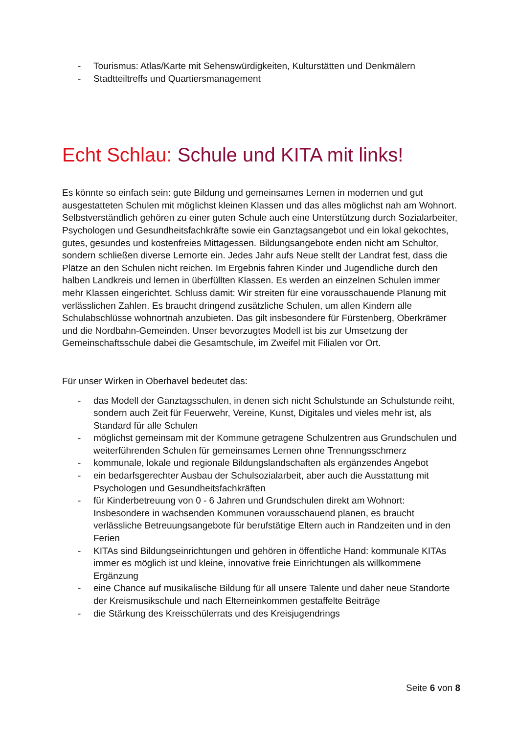- Tourismus: Atlas/Karte mit Sehenswürdigkeiten, Kulturstätten und Denkmälern
- Stadtteiltreffs und Quartiersmanagement
Echt Schlau: Schule und KITA mit links!
Es könnte so einfach sein: gute Bildung und gemeinsames Lernen in modernen und gut ausgestatteten Schulen mit möglichst kleinen Klassen und das alles möglichst nah am Wohnort. Selbstverständlich gehören zu einer guten Schule auch eine Unterstützung durch Sozialarbeiter, Psychologen und Gesundheitsfachkräfte sowie ein Ganztagsangebot und ein lokal gekochtes, gutes, gesundes und kostenfreies Mittagessen. Bildungsangebote enden nicht am Schultor, sondern schließen diverse Lernorte ein. Jedes Jahr aufs Neue stellt der Landrat fest, dass die Plätze an den Schulen nicht reichen. Im Ergebnis fahren Kinder und Jugendliche durch den halben Landkreis und lernen in überfüllten Klassen. Es werden an einzelnen Schulen immer mehr Klassen eingerichtet. Schluss damit: Wir streiten für eine vorausschauende Planung mit verlässlichen Zahlen. Es braucht dringend zusätzliche Schulen, um allen Kindern alle Schulabschlüsse wohnortnah anzubieten. Das gilt insbesondere für Fürstenberg, Oberkrämer und die Nordbahn-Gemeinden. Unser bevorzugtes Modell ist bis zur Umsetzung der Gemeinschaftsschule dabei die Gesamtschule, im Zweifel mit Filialen vor Ort.
Für unser Wirken in Oberhavel bedeutet das:
- das Modell der Ganztagsschulen, in denen sich nicht Schulstunde an Schulstunde reiht, sondern auch Zeit für Feuerwehr, Vereine, Kunst, Digitales und vieles mehr ist, als Standard für alle Schulen
- möglichst gemeinsam mit der Kommune getragene Schulzentren aus Grundschulen und weiterführenden Schulen für gemeinsames Lernen ohne Trennungsschmerz
- kommunale, lokale und regionale Bildungslandschaften als ergänzendes Angebot
- ein bedarfsgerechter Ausbau der Schulsozialarbeit, aber auch die Ausstattung mit Psychologen und Gesundheitsfachkräften
- für Kinderbetreuung von 0 - 6 Jahren und Grundschulen direkt am Wohnort: Insbesondere in wachsenden Kommunen vorausschauend planen, es braucht verlässliche Betreuungsangebote für berufstätige Eltern auch in Randzeiten und in den Ferien
- KITAs sind Bildungseinrichtungen und gehören in öffentliche Hand: kommunale KITAs immer es möglich ist und kleine, innovative freie Einrichtungen als willkommene Ergänzung
- eine Chance auf musikalische Bildung für all unsere Talente und daher neue Standorte der Kreismusikschule und nach Elterneinkommen gestaffelte Beiträge
- die Stärkung des Kreisschülerrats und des Kreisjugendrings
Seite 6 von 8